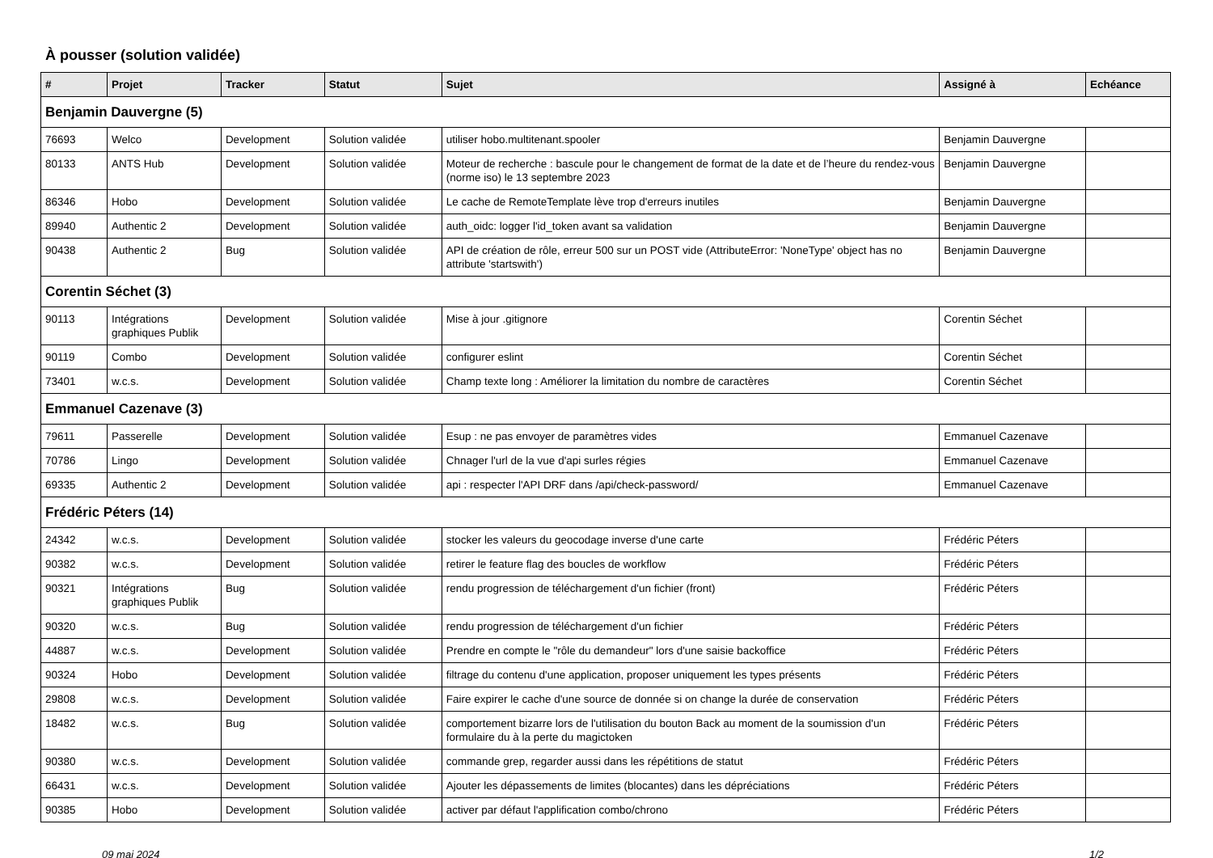À pousser (solution validée)
| # | Projet | Tracker | Statut | Sujet | Assigné à | Echéance |
| --- | --- | --- | --- | --- | --- | --- |
| Benjamin Dauvergne (5) | | | | | | |
| 76693 | Welco | Development | Solution validée | utiliser hobo.multitenant.spooler | Benjamin Dauvergne | |
| 80133 | ANTS Hub | Development | Solution validée | Moteur de recherche : bascule pour le changement de format de la date et de l’heure du rendez-vous (norme iso) le 13 septembre 2023 | Benjamin Dauvergne | |
| 86346 | Hobo | Development | Solution validée | Le cache de RemoteTemplate lève trop d'erreurs inutiles | Benjamin Dauvergne | |
| 89940 | Authentic 2 | Development | Solution validée | auth_oidc: logger l'id_token avant sa validation | Benjamin Dauvergne | |
| 90438 | Authentic 2 | Bug | Solution validée | API de création de rôle, erreur 500 sur un POST vide (AttributeError: 'NoneType' object has no attribute 'startswith') | Benjamin Dauvergne | |
| Corentin Séchet (3) | | | | | | |
| 90113 | Intégrations graphiques Publik | Development | Solution validée | Mise à jour .gitignore | Corentin Séchet | |
| 90119 | Combo | Development | Solution validée | configurer eslint | Corentin Séchet | |
| 73401 | w.c.s. | Development | Solution validée | Champ texte long : Améliorer la limitation du nombre de caractères | Corentin Séchet | |
| Emmanuel Cazenave (3) | | | | | | |
| 79611 | Passerelle | Development | Solution validée | Esup : ne pas envoyer de paramètres vides | Emmanuel Cazenave | |
| 70786 | Lingo | Development | Solution validée | Chnager l'url de la vue d'api surles régies | Emmanuel Cazenave | |
| 69335 | Authentic 2 | Development | Solution validée | api : respecter l'API DRF dans /api/check-password/ | Emmanuel Cazenave | |
| Frédéric Péters (14) | | | | | | |
| 24342 | w.c.s. | Development | Solution validée | stocker les valeurs du geocodage inverse d'une carte | Frédéric Péters | |
| 90382 | w.c.s. | Development | Solution validée | retirer le feature flag des boucles de workflow | Frédéric Péters | |
| 90321 | Intégrations graphiques Publik | Bug | Solution validée | rendu progression de téléchargement d'un fichier (front) | Frédéric Péters | |
| 90320 | w.c.s. | Bug | Solution validée | rendu progression de téléchargement d'un fichier | Frédéric Péters | |
| 44887 | w.c.s. | Development | Solution validée | Prendre en compte le "rôle du demandeur" lors d'une saisie backoffice | Frédéric Péters | |
| 90324 | Hobo | Development | Solution validée | filtrage du contenu d'une application, proposer uniquement les types présents | Frédéric Péters | |
| 29808 | w.c.s. | Development | Solution validée | Faire expirer le cache d'une source de donnée si on change la durée de conservation | Frédéric Péters | |
| 18482 | w.c.s. | Bug | Solution validée | comportement bizarre lors de l'utilisation du bouton Back au moment de la soumission d'un formulaire du à la perte du magictoken | Frédéric Péters | |
| 90380 | w.c.s. | Development | Solution validée | commande grep, regarder aussi dans les répétitions de statut | Frédéric Péters | |
| 66431 | w.c.s. | Development | Solution validée | Ajouter les dépassements de limites (blocantes) dans les dépréciations | Frédéric Péters | |
| 90385 | Hobo | Development | Solution validée | activer par défaut l'applification combo/chrono | Frédéric Péters | |
09 mai 2024 1/2